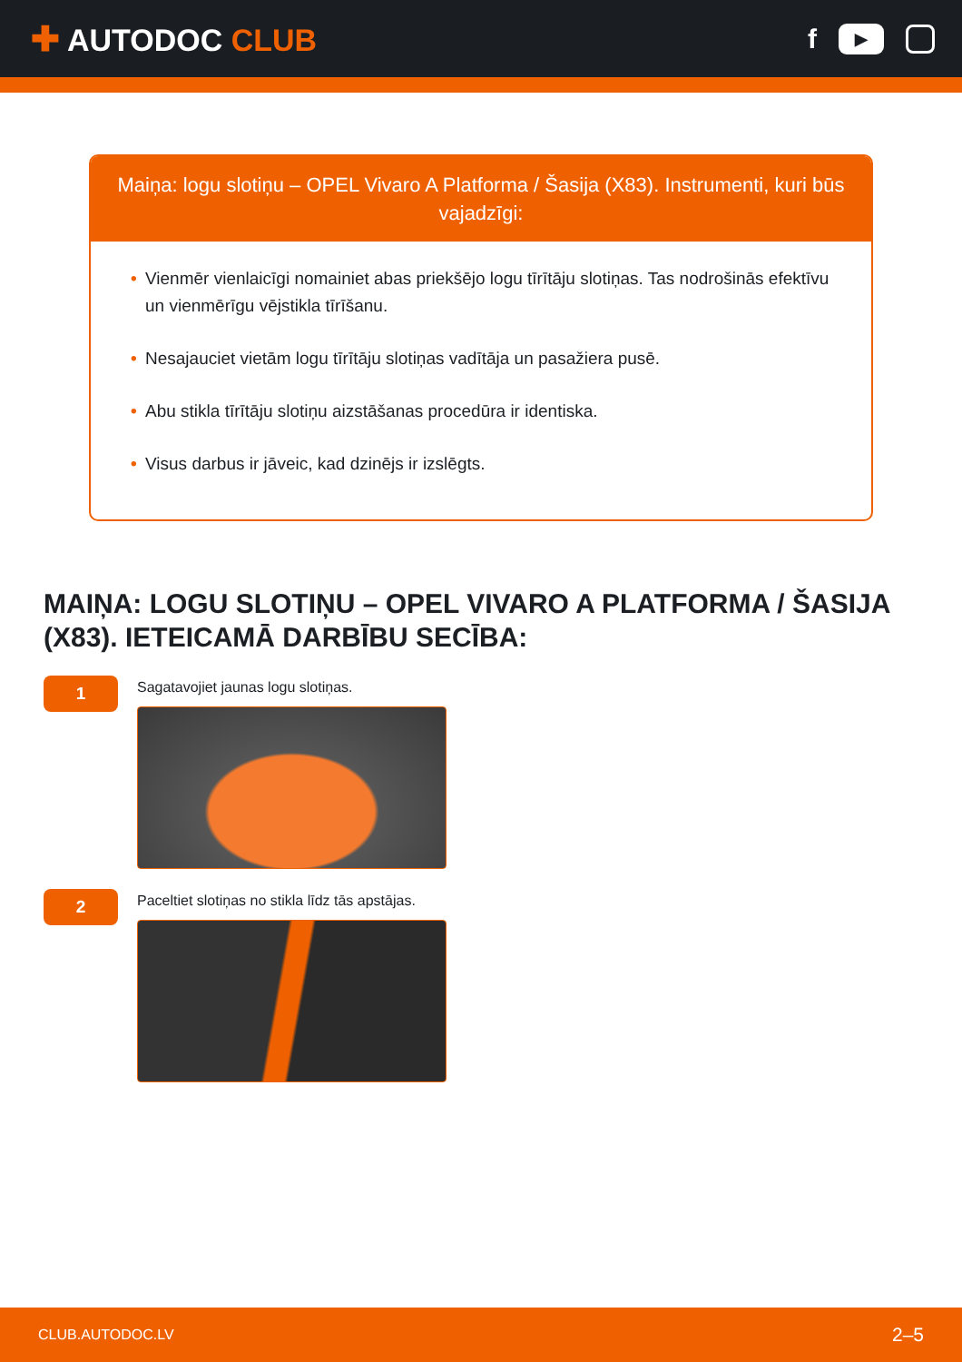✚ AUTODOC CLUB
f
▶
Maiņa: logu slotiņu – OPEL Vivaro A Platforma / Šasija (X83). Instrumenti, kuri būs vajadzīgi:
• Vienmēr vienlaicīgi nomainiet abas priekšējo logu tīrītāju slotiņas. Tas nodrošinās efektīvu un vienmērīgu vējstikla tīrīšanu.
• Nesajauciet vietām logu tīrītāju slotiņas vadītāja un pasažiera pusē.
• Abu stikla tīrītāju slotiņu aizstāšanas procedūra ir identiska.
• Visus darbus ir jāveic, kad dzinējs ir izslēgts.
MAIŅA: LOGU SLOTIŅU – OPEL VIVARO A PLATFORMA / ŠASIJA (X83). IETEICAMĀ DARBĪBU SECĪBA:
1
Sagatavojiet jaunas logu slotiņas.
2
Paceltiet slotiņas no stikla līdz tās apstājas.
CLUB.AUTODOC.LV 2–5